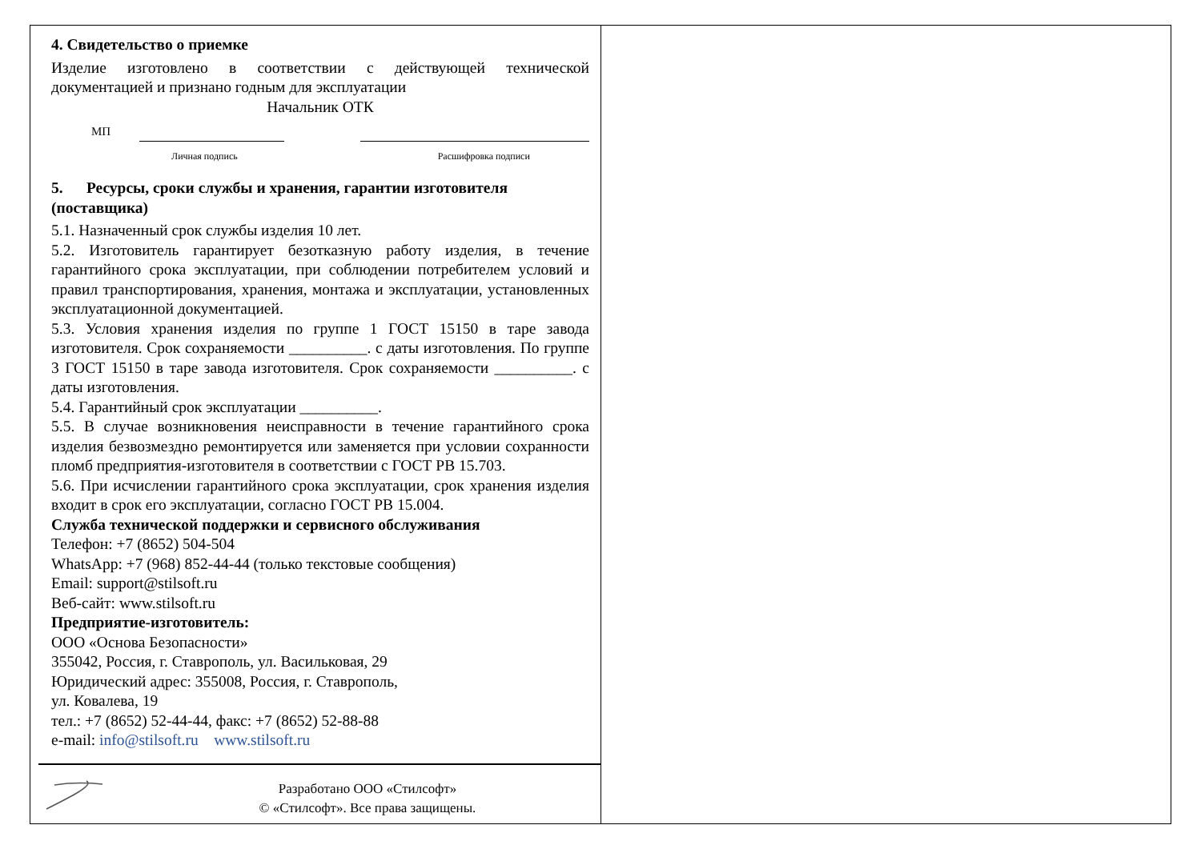4. Свидетельство о приемке
Изделие изготовлено в соответствии с действующей технической документацией и признано годным для эксплуатации
Начальник ОТК
МП
Личная подпись Расшифровка подписи
5. Ресурсы, сроки службы и хранения, гарантии изготовителя (поставщика)
5.1. Назначенный срок службы изделия 10 лет.
5.2. Изготовитель гарантирует безотказную работу изделия, в течение гарантийного срока эксплуатации, при соблюдении потребителем условий и правил транспортирования, хранения, монтажа и эксплуатации, установленных эксплуатационной документацией.
5.3. Условия хранения изделия по группе 1 ГОСТ 15150 в таре завода изготовителя. Срок сохраняемости __________. с даты изготовления. По группе 3 ГОСТ 15150 в таре завода изготовителя. Срок сохраняемости __________. с даты изготовления.
5.4. Гарантийный срок эксплуатации __________.
5.5. В случае возникновения неисправности в течение гарантийного срока изделия безвозмездно ремонтируется или заменяется при условии сохранности пломб предприятия-изготовителя в соответствии с ГОСТ РВ 15.703.
5.6. При исчислении гарантийного срока эксплуатации, срок хранения изделия входит в срок его эксплуатации, согласно ГОСТ РВ 15.004.
Служба технической поддержки и сервисного обслуживания
Телефон: +7 (8652) 504-504
WhatsApp: +7 (968) 852-44-44 (только текстовые сообщения)
Email: support@stilsoft.ru
Веб-сайт: www.stilsoft.ru
Предприятие-изготовитель:
ООО «Основа Безопасности»
355042, Россия, г. Ставрополь, ул. Васильковая, 29
Юридический адрес: 355008, Россия, г. Ставрополь,
ул. Ковалева, 19
тел.: +7 (8652) 52-44-44, факс: +7 (8652) 52-88-88
e-mail: info@stilsoft.ru www.stilsoft.ru
Разработано ООО «Стилсофт»
© «Стилсофт». Все права защищены.